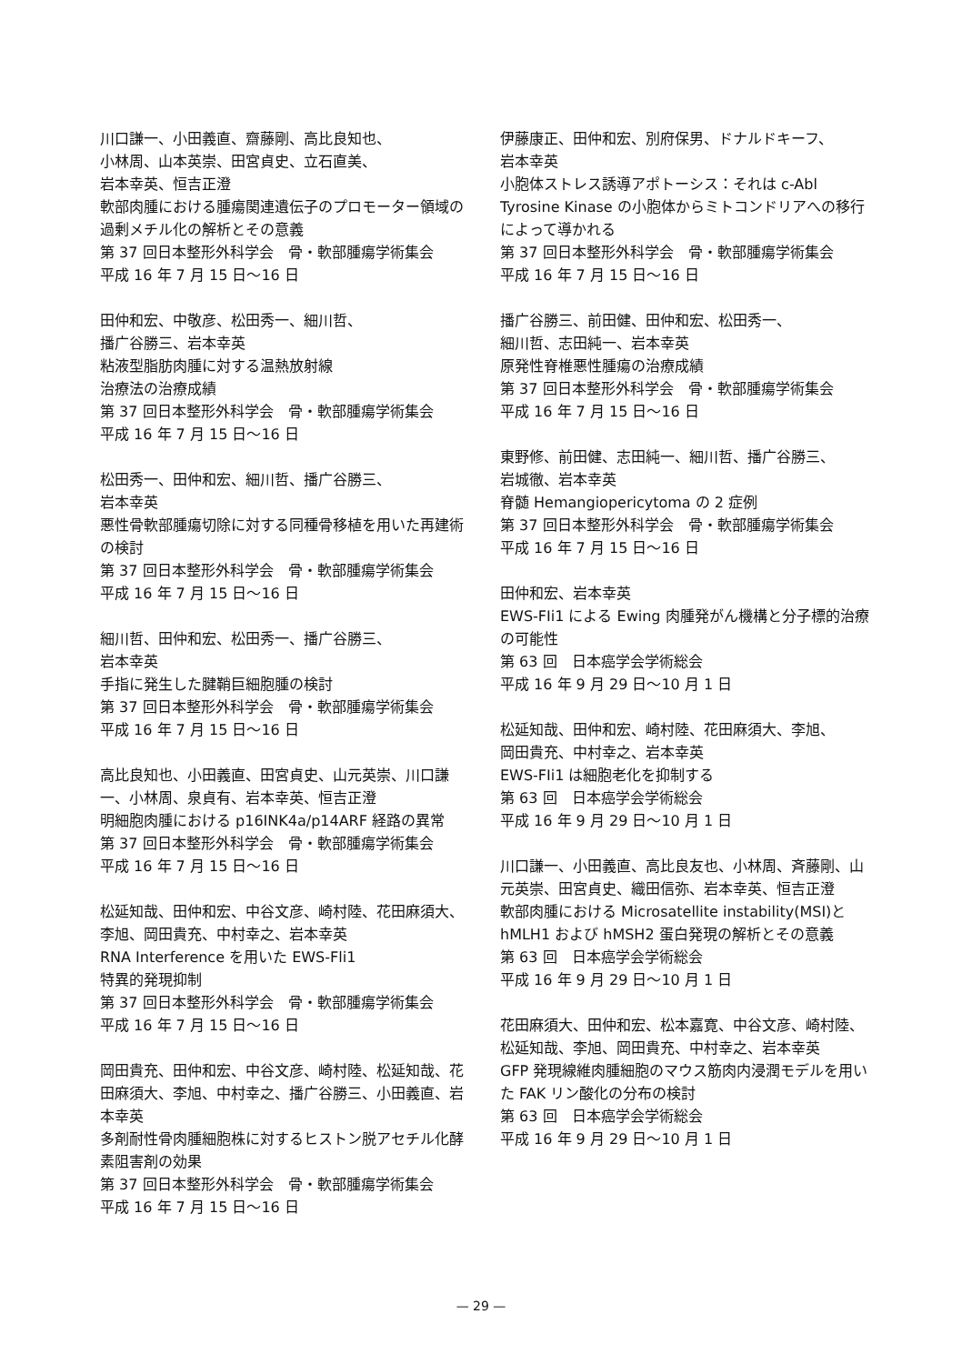川口謙一、小田義直、齋藤剛、高比良知也、
小林周、山本英崇、田宮貞史、立石直美、
岩本幸英、恒吉正澄
軟部肉腫における腫瘍関連遺伝子のプロモーター領域の過剰メチル化の解析とその意義
第 37 回日本整形外科学会　骨・軟部腫瘍学術集会
平成 16 年 7 月 15 日～16 日
田仲和宏、中敬彦、松田秀一、細川哲、
播广谷勝三、岩本幸英
粘液型脂肪肉腫に対する温熱放射線
治療法の治療成績
第 37 回日本整形外科学会　骨・軟部腫瘍学術集会
平成 16 年 7 月 15 日～16 日
松田秀一、田仲和宏、細川哲、播广谷勝三、
岩本幸英
悪性骨軟部腫瘍切除に対する同種骨移植を用いた再建術の検討
第 37 回日本整形外科学会　骨・軟部腫瘍学術集会
平成 16 年 7 月 15 日～16 日
細川哲、田仲和宏、松田秀一、播广谷勝三、
岩本幸英
手指に発生した腱鞘巨細胞腫の検討
第 37 回日本整形外科学会　骨・軟部腫瘍学術集会
平成 16 年 7 月 15 日～16 日
高比良知也、小田義直、田宮貞史、山元英崇、川口謙一、小林周、泉貞有、岩本幸英、恒吉正澄
明細胞肉腫における p16INK4a/p14ARF 経路の異常
第 37 回日本整形外科学会　骨・軟部腫瘍学術集会
平成 16 年 7 月 15 日～16 日
松延知哉、田仲和宏、中谷文彦、崎村陸、花田麻須大、李旭、岡田貴充、中村幸之、岩本幸英
RNA Interference を用いた EWS-Fli1
特異的発現抑制
第 37 回日本整形外科学会　骨・軟部腫瘍学術集会
平成 16 年 7 月 15 日～16 日
岡田貴充、田仲和宏、中谷文彦、崎村陸、松延知哉、花田麻須大、李旭、中村幸之、播广谷勝三、小田義直、岩本幸英
多剤耐性骨肉腫細胞株に対するヒストン脱アセチル化酵素阻害剤の効果
第 37 回日本整形外科学会　骨・軟部腫瘍学術集会
平成 16 年 7 月 15 日～16 日
伊藤康正、田仲和宏、別府保男、ドナルドキーフ、
岩本幸英
小胞体ストレス誘導アポトーシス：それは c-Abl Tyrosine Kinase の小胞体からミトコンドリアへの移行によって導かれる
第 37 回日本整形外科学会　骨・軟部腫瘍学術集会
平成 16 年 7 月 15 日～16 日
播广谷勝三、前田健、田仲和宏、松田秀一、
細川哲、志田純一、岩本幸英
原発性脊椎悪性腫瘍の治療成績
第 37 回日本整形外科学会　骨・軟部腫瘍学術集会
平成 16 年 7 月 15 日～16 日
東野修、前田健、志田純一、細川哲、播广谷勝三、
岩城徹、岩本幸英
脊髄 Hemangiopericytoma の 2 症例
第 37 回日本整形外科学会　骨・軟部腫瘍学術集会
平成 16 年 7 月 15 日～16 日
田仲和宏、岩本幸英
EWS-FIi1 による Ewing 肉腫発がん機構と分子標的治療の可能性
第 63 回　日本癌学会学術総会
平成 16 年 9 月 29 日～10 月 1 日
松延知哉、田仲和宏、崎村陸、花田麻須大、李旭、
岡田貴充、中村幸之、岩本幸英
EWS-FIi1 は細胞老化を抑制する
第 63 回　日本癌学会学術総会
平成 16 年 9 月 29 日～10 月 1 日
川口謙一、小田義直、高比良友也、小林周、斉藤剛、山元英崇、田宮貞史、織田信弥、岩本幸英、恒吉正澄
軟部肉腫における Microsatellite instability(MSI)と hMLH1 および hMSH2 蛋白発現の解析とその意義
第 63 回　日本癌学会学術総会
平成 16 年 9 月 29 日～10 月 1 日
花田麻須大、田仲和宏、松本嘉寛、中谷文彦、崎村陸、松延知哉、李旭、岡田貴充、中村幸之、岩本幸英
GFP 発現線維肉腫細胞のマウス筋肉内浸潤モデルを用いた FAK リン酸化の分布の検討
第 63 回　日本癌学会学術総会
平成 16 年 9 月 29 日～10 月 1 日
— 29 —